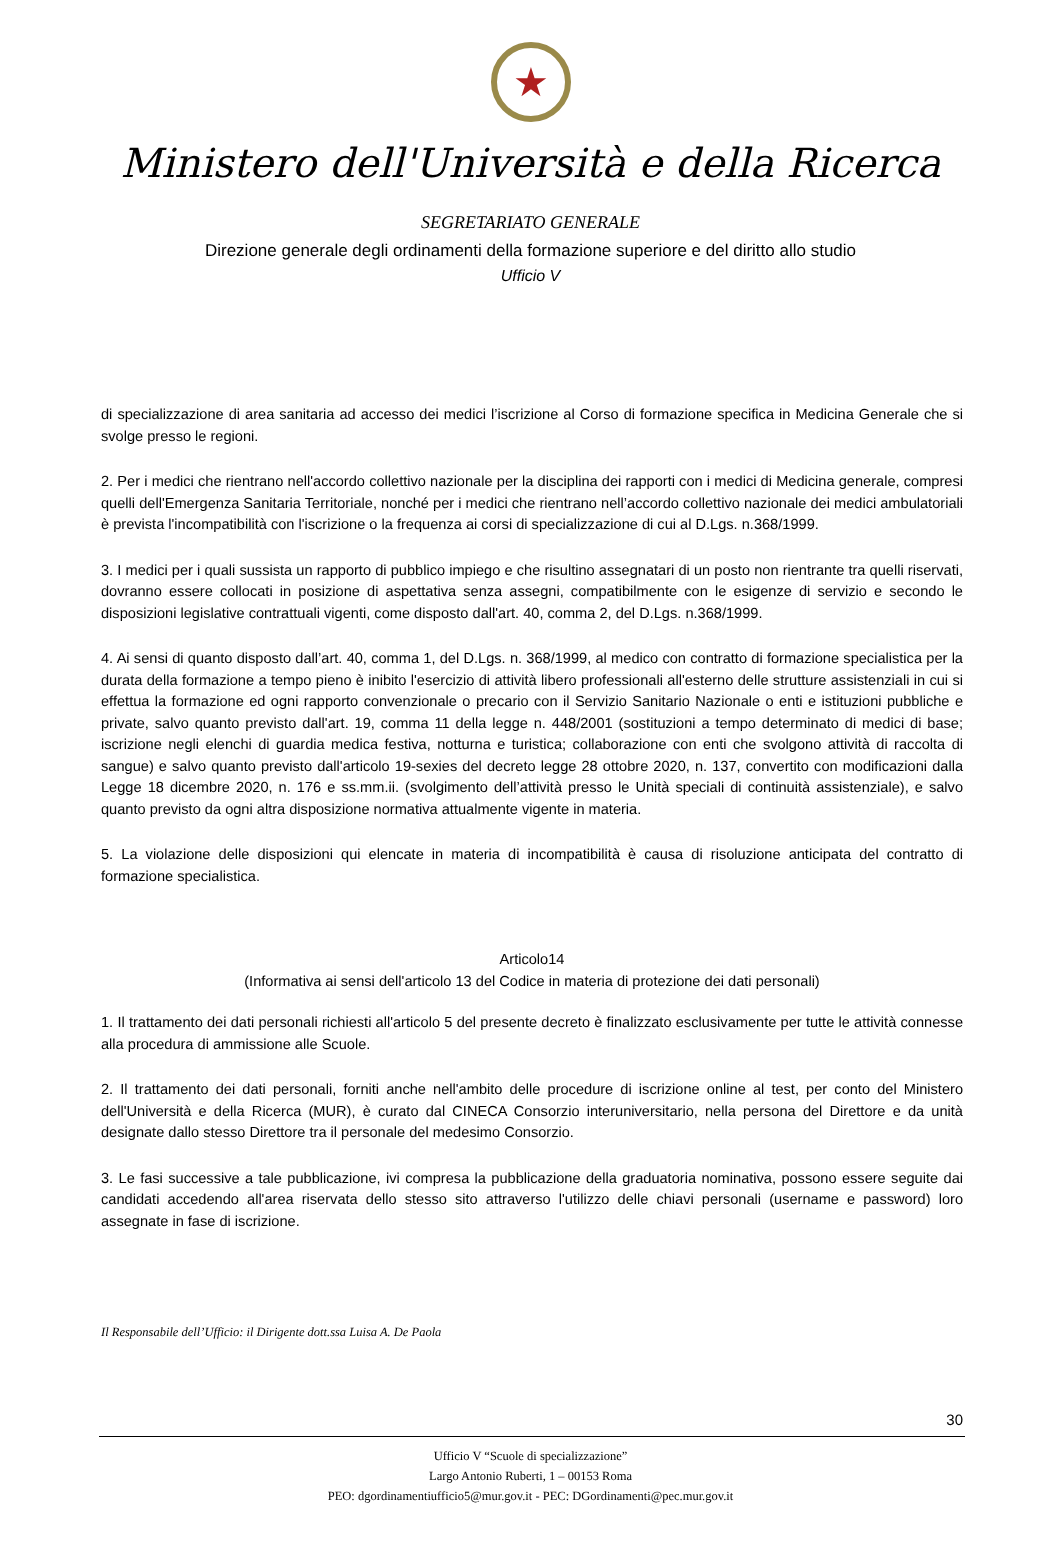★
Ministero dell'Università e della Ricerca
SEGRETARIATO GENERALE
Direzione generale degli ordinamenti della formazione superiore e del diritto allo studio
Ufficio V
di specializzazione di area sanitaria ad accesso dei medici l’iscrizione al Corso di formazione specifica in Medicina Generale che si svolge presso le regioni.
2. Per i medici che rientrano nell'accordo collettivo nazionale per la disciplina dei rapporti con i medici di Medicina generale, compresi quelli dell'Emergenza Sanitaria Territoriale, nonché per i medici che rientrano nell’accordo collettivo nazionale dei medici ambulatoriali è prevista l'incompatibilità con l'iscrizione o la frequenza ai corsi di specializzazione di cui al D.Lgs. n.368/1999.
3. I medici per i quali sussista un rapporto di pubblico impiego e che risultino assegnatari di un posto non rientrante tra quelli riservati, dovranno essere collocati in posizione di aspettativa senza assegni, compatibilmente con le esigenze di servizio e secondo le disposizioni legislative contrattuali vigenti, come disposto dall'art. 40, comma 2, del D.Lgs. n.368/1999.
4. Ai sensi di quanto disposto dall’art. 40, comma 1, del D.Lgs. n. 368/1999, al medico con contratto di formazione specialistica per la durata della formazione a tempo pieno è inibito l'esercizio di attività libero professionali all'esterno delle strutture assistenziali in cui si effettua la formazione ed ogni rapporto convenzionale o precario con il Servizio Sanitario Nazionale o enti e istituzioni pubbliche e private, salvo quanto previsto dall'art. 19, comma 11 della legge n. 448/2001 (sostituzioni a tempo determinato di medici di base; iscrizione negli elenchi di guardia medica festiva, notturna e turistica; collaborazione con enti che svolgono attività di raccolta di sangue) e salvo quanto previsto dall'articolo 19-sexies del decreto legge 28 ottobre 2020, n. 137, convertito con modificazioni dalla Legge 18 dicembre 2020, n. 176 e ss.mm.ii. (svolgimento dell’attività presso le Unità speciali di continuità assistenziale), e salvo quanto previsto da ogni altra disposizione normativa attualmente vigente in materia.
5. La violazione delle disposizioni qui elencate in materia di incompatibilità è causa di risoluzione anticipata del contratto di formazione specialistica.
Articolo14
(Informativa ai sensi dell'articolo 13 del Codice in materia di protezione dei dati personali)
1. Il trattamento dei dati personali richiesti all'articolo 5 del presente decreto è finalizzato esclusivamente per tutte le attività connesse alla procedura di ammissione alle Scuole.
2. Il trattamento dei dati personali, forniti anche nell'ambito delle procedure di iscrizione online al test, per conto del Ministero dell'Università e della Ricerca (MUR), è curato dal CINECA Consorzio interuniversitario, nella persona del Direttore e da unità designate dallo stesso Direttore tra il personale del medesimo Consorzio.
3. Le fasi successive a tale pubblicazione, ivi compresa la pubblicazione della graduatoria nominativa, possono essere seguite dai candidati accedendo all'area riservata dello stesso sito attraverso l'utilizzo delle chiavi personali (username e password) loro assegnate in fase di iscrizione.
Il Responsabile dell’Ufficio: il Dirigente dott.ssa Luisa A. De Paola
30
Ufficio V “Scuole di specializzazione”
Largo Antonio Ruberti, 1 – 00153 Roma
PEO: dgordinamentiufficio5@mur.gov.it - PEC: DGordinamenti@pec.mur.gov.it